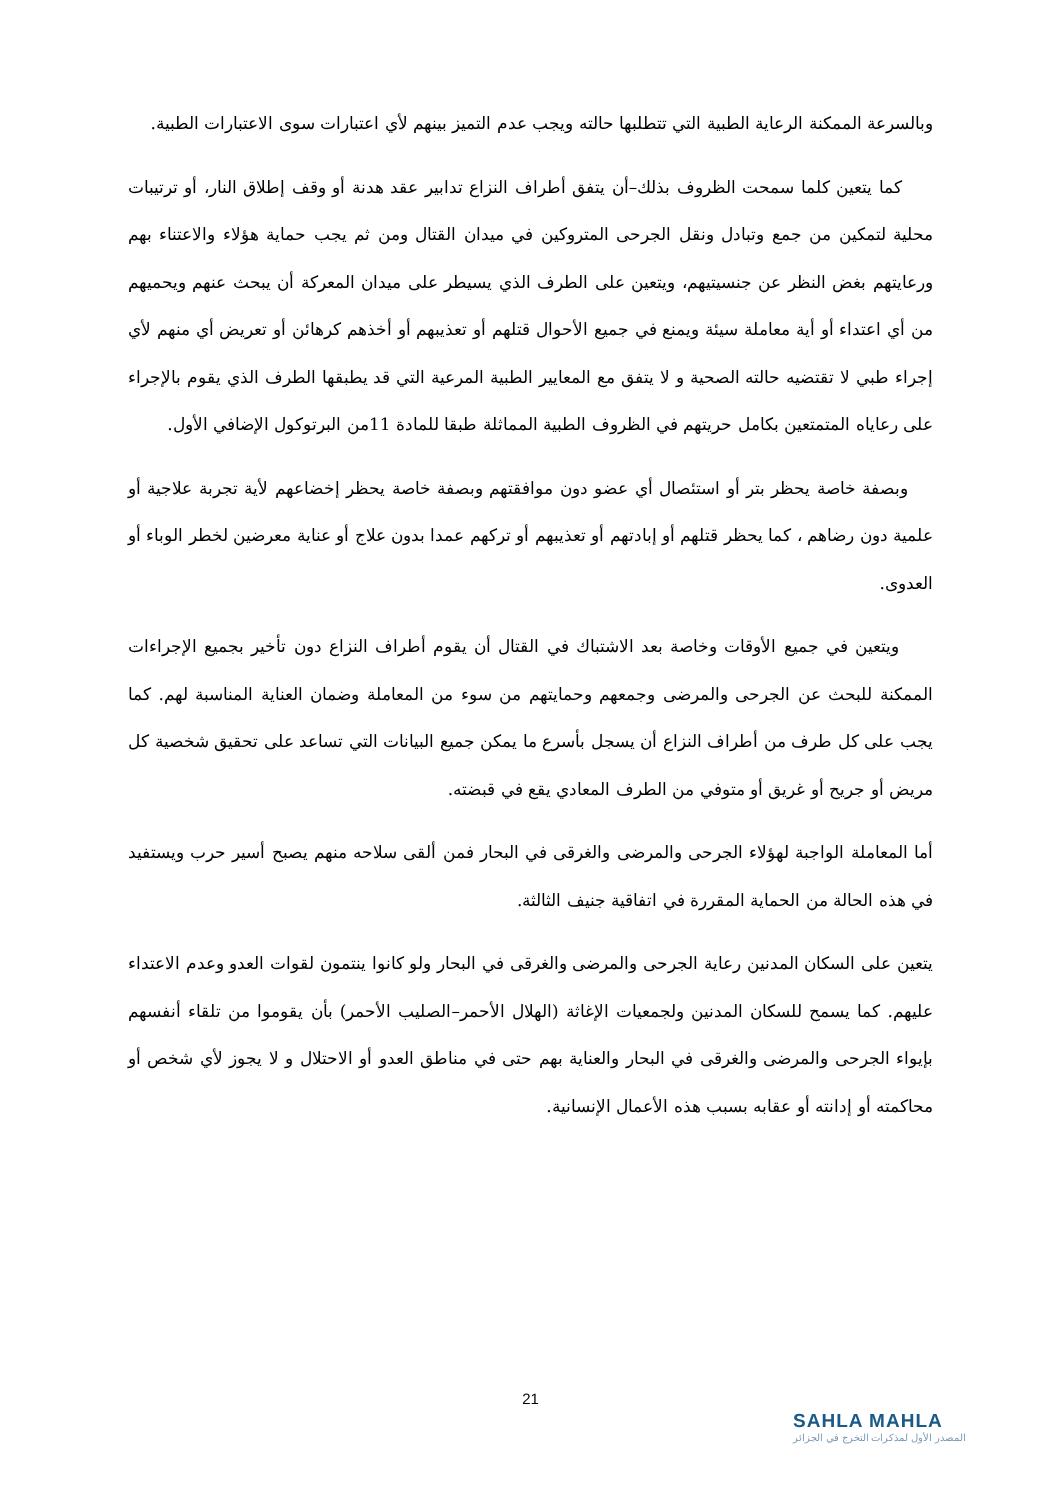وبالسرعة الممكنة الرعاية الطبية التي تتطلبها حالته ويجب عدم التميز بينهم لأي اعتبارات سوى الاعتبارات الطبية.
كما يتعين كلما سمحت الظروف بذلك–أن يتفق أطراف النزاع تدابير عقد هدنة أو وقف إطلاق النار، أو ترتيبات محلية لتمكين من جمع وتبادل ونقل الجرحى المتروكين في ميدان القتال ومن ثم يجب حماية هؤلاء والاعتناء بهم ورعايتهم بغض النظر عن جنسيتيهم، ويتعين على الطرف الذي يسيطر على ميدان المعركة أن يبحث عنهم ويحميهم من أي اعتداء أو أية معاملة سيئة ويمنع في جميع الأحوال قتلهم أو تعذيبهم أو أخذهم كرهائن أو تعريض أي منهم لأي إجراء طبي لا تقتضيه حالته الصحية و لا يتفق مع المعايير الطبية المرعية التي قد يطبقها الطرف الذي يقوم بالإجراء على رعاياه المتمتعين بكامل حريتهم في الظروف الطبية المماثلة طبقا للمادة 11من البرتوكول الإضافي الأول.
وبصفة خاصة يحظر بتر أو استئصال أي عضو دون موافقتهم وبصفة خاصة يحظر إخضاعهم لأية تجربة علاجية أو علمية دون رضاهم ، كما يحظر قتلهم أو إبادتهم أو تعذيبهم أو تركهم عمدا بدون علاج أو عناية معرضين لخطر الوباء أو العدوى.
ويتعين في جميع الأوقات وخاصة بعد الاشتباك في القتال أن يقوم أطراف النزاع دون تأخير بجميع الإجراءات الممكنة للبحث عن الجرحى والمرضى وجمعهم وحمايتهم من سوء من المعاملة وضمان العناية المناسبة لهم. كما يجب على كل طرف من أطراف النزاع أن يسجل بأسرع ما يمكن جميع البيانات التي تساعد على تحقيق شخصية كل مريض أو جريح أو غريق أو متوفي من الطرف المعادي يقع في قبضته.
أما المعاملة الواجبة لهؤلاء الجرحى والمرضى والغرقى في البحار فمن ألقى سلاحه منهم يصبح أسير حرب ويستفيد في هذه الحالة من الحماية المقررة في اتفاقية جنيف الثالثة.
يتعين على السكان المدنين رعاية الجرحى والمرضى والغرقى في البحار ولو كانوا ينتمون لقوات العدو وعدم الاعتداء عليهم. كما يسمح للسكان المدنين ولجمعيات الإغاثة (الهلال الأحمر–الصليب الأحمر) بأن يقوموا من تلقاء أنفسهم بإيواء الجرحى والمرضى والغرقى في البحار والعناية بهم حتى في مناطق العدو أو الاحتلال و لا يجوز لأي شخص أو محاكمته أو إدانته أو عقابه بسبب هذه الأعمال الإنسانية.
21
SAHLA MAHLA
المصدر الأول لمذكرات التخرج في الجزائر